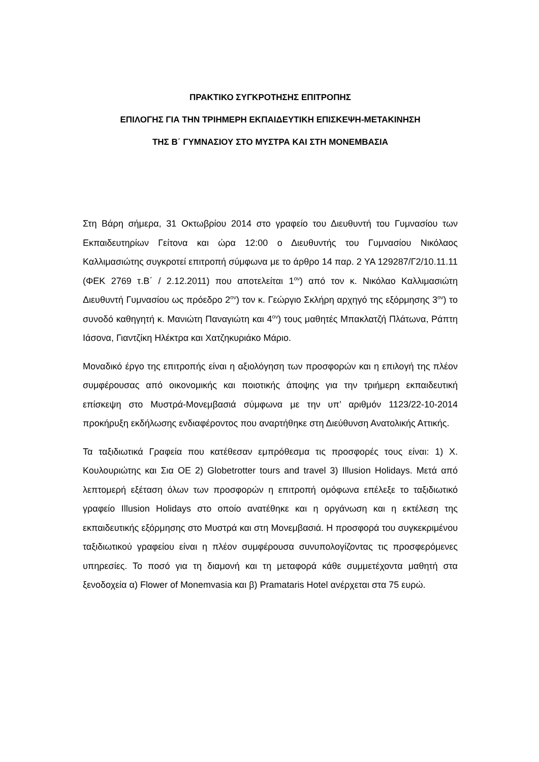ΠΡΑΚΤΙΚΟ ΣΥΓΚΡΟΤΗΣΗΣ ΕΠΙΤΡΟΠΗΣ
ΕΠΙΛΟΓΗΣ ΓΙΑ ΤΗΝ ΤΡΙΗΜΕΡΗ ΕΚΠΑΙΔΕΥΤΙΚΗ ΕΠΙΣΚΕΨΗ-ΜΕΤΑΚΙΝΗΣΗ
ΤΗΣ Β΄ ΓΥΜΝΑΣΙΟΥ ΣΤΟ ΜΥΣΤΡΑ ΚΑΙ ΣΤΗ ΜΟΝΕΜΒΑΣΙΑ
Στη Βάρη σήμερα, 31 Οκτωβρίου 2014 στο γραφείο του Διευθυντή του Γυμνασίου των Εκπαιδευτηρίων Γείτονα και ώρα 12:00 ο Διευθυντής του Γυμνασίου Νικόλαος Καλλιμασιώτης συγκροτεί επιτροπή σύμφωνα με το άρθρο 14 παρ. 2 ΥΑ 129287/Γ2/10.11.11 (ΦΕΚ 2769 τ.Β΄ / 2.12.2011) που αποτελείται 1<sup>ον</sup>) από τον κ. Νικόλαο Καλλιμασιώτη Διευθυντή Γυμνασίου ως πρόεδρο 2<sup>ον</sup>) τον κ. Γεώργιο Σκλήρη αρχηγό της εξόρμησης 3<sup>ον</sup>) το συνοδό καθηγητή κ. Μανιώτη Παναγιώτη και 4<sup>ον</sup>) τους μαθητές Μπακλατζή Πλάτωνα, Ράπτη Ιάσονα, Γιαντζίκη Ηλέκτρα και Χατζηκυριάκο Μάριο.
Μοναδικό έργο της επιτροπής είναι η αξιολόγηση των προσφορών και η επιλογή της πλέον συμφέρουσας από οικονομικής και ποιοτικής άποψης για την τριήμερη εκπαιδευτική επίσκεψη στο Μυστρά-Μονεμβασιά σύμφωνα με την υπ’ αριθμόν 1123/22-10-2014 προκήρυξη εκδήλωσης ενδιαφέροντος που αναρτήθηκε στη Διεύθυνση Ανατολικής Αττικής.
Τα ταξιδιωτικά Γραφεία που κατέθεσαν εμπρόθεσμα τις προσφορές τους είναι: 1) Χ. Κουλουριώτης και Σια ΟΕ 2) Globetrotter tours and travel 3) Illusion Holidays. Μετά από λεπτομερή εξέταση όλων των προσφορών η επιτροπή ομόφωνα επέλεξε το ταξιδιωτικό γραφείο Illusion Holidays στο οποίο ανατέθηκε και η οργάνωση και η εκτέλεση της εκπαιδευτικής εξόρμησης στο Μυστρά και στη Μονεμβασιά. Η προσφορά του συγκεκριμένου ταξιδιωτικού γραφείου είναι η πλέον συμφέρουσα συνυπολογίζοντας τις προσφερόμενες υπηρεσίες. Το ποσό για τη διαμονή και τη μεταφορά κάθε συμμετέχοντα μαθητή στα ξενοδοχεία α) Flower of Monemvasia και β) Pramataris Hotel ανέρχεται στα 75 ευρώ.